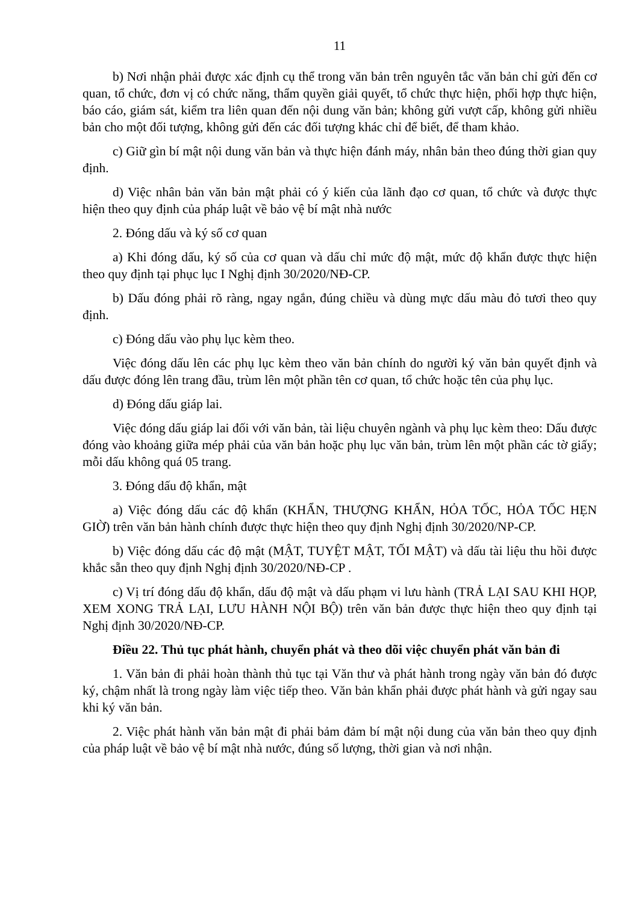11
b) Nơi nhận phải được xác định cụ thể trong văn bản trên nguyên tắc văn bản chỉ gửi đến cơ quan, tổ chức, đơn vị có chức năng, thẩm quyền giải quyết, tổ chức thực hiện, phối hợp thực hiện, báo cáo, giám sát, kiểm tra liên quan đến nội dung văn bản; không gửi vượt cấp, không gửi nhiều bản cho một đối tượng, không gửi đến các đối tượng khác chỉ để biết, để tham khảo.
c) Giữ gìn bí mật nội dung văn bản và thực hiện đánh máy, nhân bản theo đúng thời gian quy định.
d) Việc nhân bản văn bản mật phải có ý kiến của lãnh đạo cơ quan, tổ chức và được thực hiện theo quy định của pháp luật về bảo vệ bí mật nhà nước
2. Đóng dấu và ký số cơ quan
a) Khi đóng dấu, ký số của cơ quan và dấu chỉ mức độ mật, mức độ khẩn được thực hiện theo quy định tại phục lục I Nghị định 30/2020/NĐ-CP.
b) Dấu đóng phải rõ ràng, ngay ngắn, đúng chiều và dùng mực dấu màu đỏ tươi theo quy định.
c) Đóng dấu vào phụ lục kèm theo.
Việc đóng dấu lên các phụ lục kèm theo văn bản chính do người ký văn bản quyết định và dấu được đóng lên trang đầu, trùm lên một phần tên cơ quan, tổ chức hoặc tên của phụ lục.
d) Đóng dấu giáp lai.
Việc đóng dấu giáp lai đối với văn bản, tài liệu chuyên ngành và phụ lục kèm theo: Dấu được đóng vào khoảng giữa mép phải của văn bản hoặc phụ lục văn bản, trùm lên một phần các tờ giấy; mỗi dấu không quá 05 trang.
3. Đóng dấu độ khẩn, mật
a) Việc đóng dấu các độ khẩn (KHẨN, THƯỢNG KHẨN, HỎA TỐC, HỎA TỐC HẸN GIỜ) trên văn bản hành chính được thực hiện theo quy định Nghị định 30/2020/NP-CP.
b) Việc đóng dấu các độ mật (MẬT, TUYỆT MẬT, TỐI MẬT) và dấu tài liệu thu hồi được khắc sẵn theo quy định Nghị định 30/2020/NĐ-CP .
c) Vị trí đóng dấu độ khẩn, dấu độ mật và dấu phạm vi lưu hành (TRẢ LẠI SAU KHI HỌP, XEM XONG TRẢ LẠI, LƯU HÀNH NỘI BỘ) trên văn bản được thực hiện theo quy định tại Nghị định 30/2020/NĐ-CP.
Điều 22. Thủ tục phát hành, chuyển phát và theo dõi việc chuyển phát văn bản đi
1. Văn bản đi phải hoàn thành thủ tục tại Văn thư và phát hành trong ngày văn bản đó được ký, chậm nhất là trong ngày làm việc tiếp theo. Văn bản khẩn phải được phát hành và gửi ngay sau khi ký văn bản.
2. Việc phát hành văn bản mật đi phải bảm đảm bí mật nội dung của văn bản theo quy định của pháp luật về bảo vệ bí mật nhà nước, đúng số lượng, thời gian và nơi nhận.